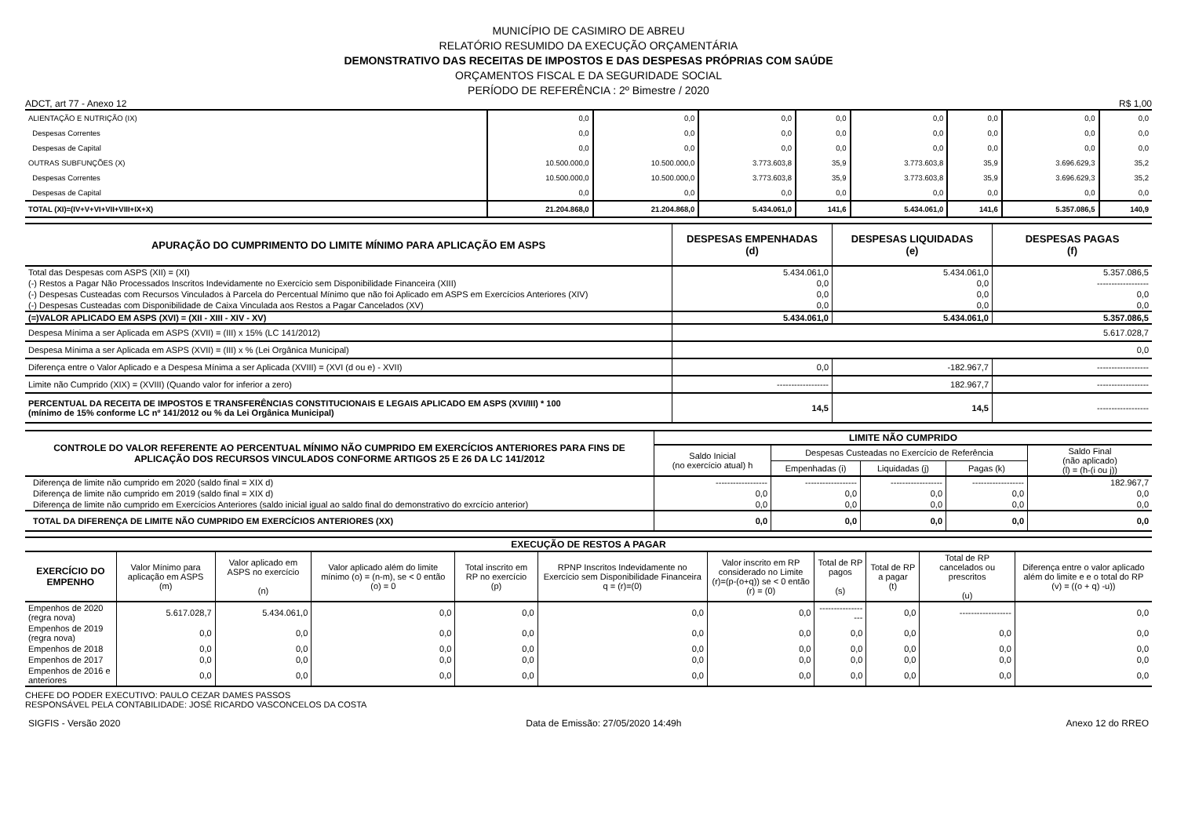MUNICÍPIO DE CASIMIRO DE ABREU
RELATÓRIO RESUMIDO DA EXECUÇÃO ORÇAMENTÁRIA
DEMONSTRATIVO DAS RECEITAS DE IMPOSTOS E DAS DESPESAS PRÓPRIAS COM SAÚDE
ORÇAMENTOS FISCAL E DA SEGURIDADE SOCIAL
PERÍODO DE REFERÊNCIA : 2º Bimestre / 2020
| ADCT, art 77 - Anexo 12 | R$ 1,00 |
| ALIENTAÇÃO E NUTRIÇÃO (IX) | 0,0 | 0,0 | 0,0 | 0,0 | 0,0 | 0,0 | 0,0 | 0,0 |
| Despesas Correntes | 0,0 | 0,0 | 0,0 | 0,0 | 0,0 | 0,0 | 0,0 | 0,0 |
| Despesas de Capital | 0,0 | 0,0 | 0,0 | 0,0 | 0,0 | 0,0 | 0,0 | 0,0 |
| OUTRAS SUBFUNÇÕES (X) | 10.500.000,0 | 10.500.000,0 | 3.773.603,8 | 35,9 | 3.773.603,8 | 35,9 | 3.696.629,3 | 35,2 |
| Despesas Correntes | 10.500.000,0 | 10.500.000,0 | 3.773.603,8 | 35,9 | 3.773.603,8 | 35,9 | 3.696.629,3 | 35,2 |
| Despesas de Capital | 0,0 | 0,0 | 0,0 | 0,0 | 0,0 | 0,0 | 0,0 | 0,0 |
| TOTAL (XI)=(IV+V+VI+VII+VIII+IX+X) | 21.204.868,0 | 21.204.868,0 | 5.434.061,0 | 141,6 | 5.434.061,0 | 141,6 | 5.357.086,5 | 140,9 |
| APURAÇÃO DO CUMPRIMENTO DO LIMITE MÍNIMO PARA APLICAÇÃO EM ASPS | DESPESAS EMPENHADAS (d) | DESPESAS LIQUIDADAS (e) | DESPESAS PAGAS (f) |
| --- | --- | --- | --- |
| Total das Despesas com ASPS (XII) = (XI) | 5.434.061,0 | 5.434.061,0 | 5.357.086,5 |
| (-) Restos a Pagar Não Processados Inscritos Indevidamente no Exercício sem Disponibilidade Financeira (XIII) | 0,0 | 0,0 | ------------------ |
| (-) Despesas Custeadas com Recursos Vinculados à Parcela do Percentual Mínimo que não foi Aplicado em ASPS em Exercícios Anteriores (XIV) | 0,0 | 0,0 | 0,0 |
| (-) Despesas Custeadas com Disponibilidade de Caixa Vinculada aos Restos a Pagar Cancelados (XV) | 0,0 | 0,0 | 0,0 |
| (=)VALOR APLICADO EM ASPS (XVI) = (XII - XIII - XIV - XV) | 5.434.061,0 | 5.434.061,0 | 5.357.086,5 |
| Despesa Mínima a ser Aplicada em ASPS (XVII) = (III) x 15% (LC 141/2012) | 5.617.028,7 | | |
| Despesa Mínima a ser Aplicada em ASPS (XVII) = (III) x % (Lei Orgânica Municipal) | 0,0 | | |
| Diferença entre o Valor Aplicado e a Despesa Mínima a ser Aplicada (XVIII) = (XVI (d ou e) - XVII) | 0,0 | -182.967,7 | ------------------ |
| Limite não Cumprido (XIX) = (XVIII) (Quando valor for inferior a zero) | ------------------ | 182.967,7 | ------------------ |
| PERCENTUAL DA RECEITA DE IMPOSTOS E TRANSFERÊNCIAS CONSTITUCIONAIS E LEGAIS APLICADO EM ASPS (XVI/III) * 100 (mínimo de 15% conforme LC nº 141/2012 ou % da Lei Orgânica Municipal) | 14,5 | 14,5 | ------------------ |
| CONTROLE DO VALOR REFERENTE AO PERCENTUAL MÍNIMO NÃO CUMPRIDO EM EXERCÍCIOS ANTERIORES PARA FINS DE APLICAÇÃO DOS RECURSOS VINCULADOS CONFORME ARTIGOS 25 E 26 DA LC 141/2012 | LIMITE NÃO CUMPRIDO | | | | |
| --- | --- | --- | --- | --- | --- |
| | Saldo Inicial (no exercício atual) h | Despesas Custeadas no Exercício de Referência | | | Saldo Final (não aplicado) (l) = (h-(i ou j)) |
| | | Empenhadas (i) | Liquidadas (j) | Pagas (k) | |
| Diferença de limite não cumprido em 2020 (saldo final = XIX d) | ------------------ | ------------------ | ------------------ | ------------------ | 182.967,7 |
| Diferença de limite não cumprido em 2019 (saldo final = XIX d) | 0,0 | 0,0 | 0,0 | 0,0 | 0,0 |
| Diferença de limite não cumprido em Exercícios Anteriores (saldo inicial igual ao saldo final do demonstrativo do exrcício anterior) | 0,0 | 0,0 | 0,0 | 0,0 | 0,0 |
| TOTAL DA DIFERENÇA DE LIMITE NÃO CUMPRIDO EM EXERCÍCIOS ANTERIORES (XX) | 0,0 | 0,0 | 0,0 | 0,0 | 0,0 |
| EXECUÇÃO DE RESTOS A PAGAR | | | | | | | | | | |
| --- | --- | --- | --- | --- | --- | --- | --- | --- | --- | --- |
| EXERCÍCIO DO EMPENHO | Valor Mínimo para aplicação em ASPS (m) | Valor aplicado em ASPS no exercício (n) | Valor aplicado além do limite mínimo (o) = (n-m), se < 0 então (o) = 0 | Total inscrito em RP no exercício (p) | RPNP Inscritos Indevidamente no Exercício sem Disponibilidade Financeira q = (r)=(0) | Valor inscrito em RP considerado no Limite (r)=(p-(o+q)) se < 0 então (r) = (0) | Total de RP pagos (s) | Total de RP a pagar (t) | Total de RP cancelados ou prescritos (u) | Diferença entre o valor aplicado além do limite e e o total do RP (v) = ((o + q) -u)) |
| Empenhos de 2020 (regra nova) | 5.617.028,7 | 5.434.061,0 | 0,0 | 0,0 | 0,0 | 0,0 | ------------------ | 0,0 | ------------------ | 0,0 |
| Empenhos de 2019 (regra nova) | 0,0 | 0,0 | 0,0 | 0,0 | 0,0 | 0,0 | 0,0 | 0,0 | 0,0 | 0,0 |
| Empenhos de 2018 | 0,0 | 0,0 | 0,0 | 0,0 | 0,0 | 0,0 | 0,0 | 0,0 | 0,0 | 0,0 |
| Empenhos de 2017 | 0,0 | 0,0 | 0,0 | 0,0 | 0,0 | 0,0 | 0,0 | 0,0 | 0,0 | 0,0 |
| Empenhos de 2016 e anteriores | 0,0 | 0,0 | 0,0 | 0,0 | 0,0 | 0,0 | 0,0 | 0,0 | 0,0 | 0,0 |
CHEFE DO PODER EXECUTIVO: PAULO CEZAR DAMES PASSOS
RESPONSÁVEL PELA CONTABILIDADE: JOSÉ RICARDO VASCONCELOS DA COSTA
| SIGFIS - Versão 2020 | Data de Emissão: 27/05/2020 14:49h | Anexo 12 do RREO |